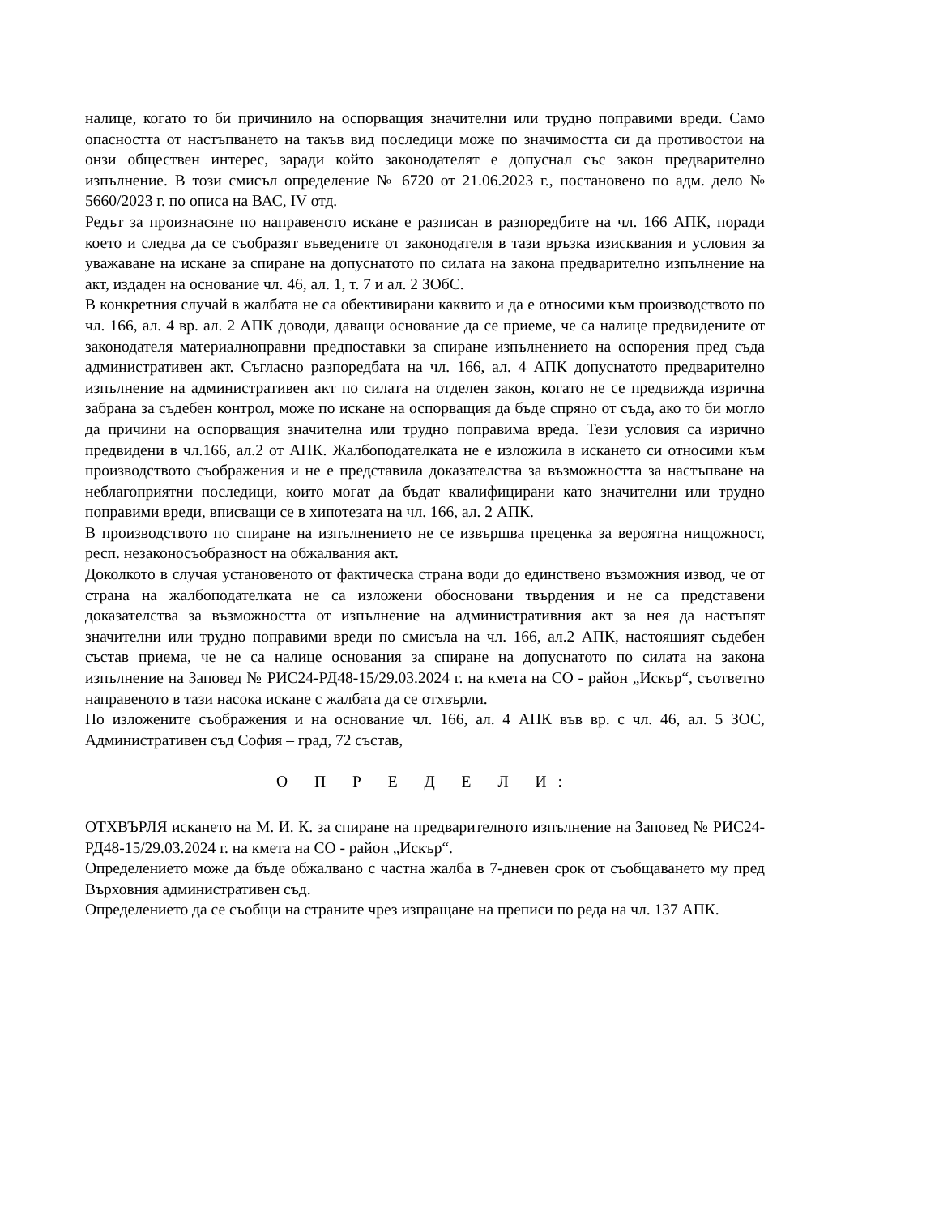налице, когато то би причинило на оспорващия значителни или трудно поправими вреди. Само опасността от настъпването на такъв вид последици може по значимостта си да противостои на онзи обществен интерес, заради който законодателят е допуснал със закон предварително изпълнение. В този смисъл определение № 6720 от 21.06.2023 г., постановено по адм. дело № 5660/2023 г. по описа на ВАС, IV отд.
Редът за произнасяне по направеното искане е разписан в разпоредбите на чл. 166 АПК, поради което и следва да се съобразят въведените от законодателя в тази връзка изисквания и условия за уважаване на искане за спиране на допуснатото по силата на закона предварително изпълнение на акт, издаден на основание чл. 46, ал. 1, т. 7 и ал. 2 ЗОбС.
В конкретния случай в жалбата не са обективирани каквито и да е относими към производството по чл. 166, ал. 4 вр. ал. 2 АПК доводи, даващи основание да се приеме, че са налице предвидените от законодателя материалноправни предпоставки за спиране изпълнението на оспорения пред съда административен акт. Съгласно разпоредбата на чл. 166, ал. 4 АПК допуснатото предварително изпълнение на административен акт по силата на отделен закон, когато не се предвижда изрична забрана за съдебен контрол, може по искане на оспорващия да бъде спряно от съда, ако то би могло да причини на оспорващия значителна или трудно поправима вреда. Тези условия са изрично предвидени в чл.166, ал.2 от АПК. Жалбоподателката не е изложила в искането си относими към производството съображения и не е представила доказателства за възможността за настъпване на неблагоприятни последици, които могат да бъдат квалифицирани като значителни или трудно поправими вреди, вписващи се в хипотезата на чл. 166, ал. 2 АПК.
В производството по спиране на изпълнението не се извършва преценка за вероятна нищожност, респ. незаконосъобразност на обжалвания акт.
Доколкото в случая установеното от фактическа страна води до единствено възможния извод, че от страна на жалбоподателката не са изложени обосновани твърдения и не са представени доказателства за възможността от изпълнение на административния акт за нея да настъпят значителни или трудно поправими вреди по смисъла на чл. 166, ал.2 АПК, настоящият съдебен състав приема, че не са налице основания за спиране на допуснатото по силата на закона изпълнение на Заповед № РИС24-РД48-15/29.03.2024 г. на кмета на СО - район „Искър“, съответно направеното в тази насока искане с жалбата да се отхвърли.
По изложените съображения и на основание чл. 166, ал. 4 АПК във вр. с чл. 46, ал. 5 ЗОС, Административен съд София – град, 72 състав,
О П Р Е Д Е Л И:
ОТХВЪРЛЯ искането на М. И. К. за спиране на предварителното изпълнение на Заповед № РИС24-РД48-15/29.03.2024 г. на кмета на СО - район „Искър“.
Определението може да бъде обжалвано с частна жалба в 7-дневен срок от съобщаването му пред Върховния административен съд.
Определението да се съобщи на страните чрез изпращане на преписи по реда на чл. 137 АПК.